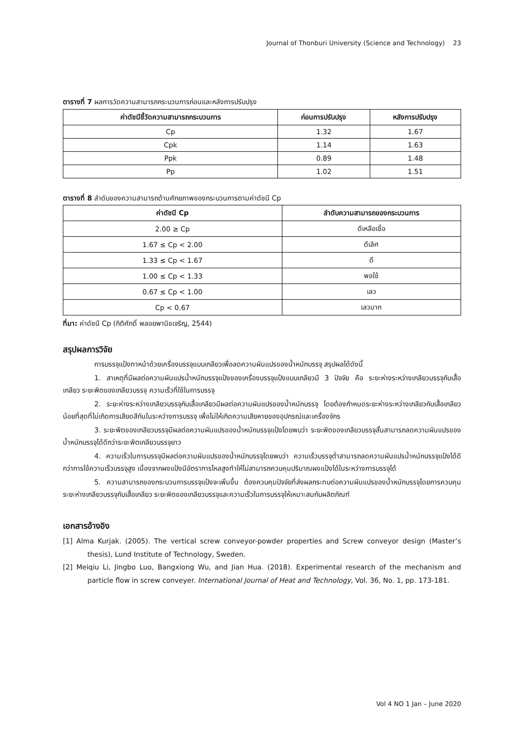Journal of Thonburi University (Science and Technology) 23
ตารางที่ 7 ผลการวัดความสามารถกระบวนการก่อนและหลังการปรับปรุง
| ค่าดัชนีชี้วัดความสามารถกระบวนการ | ก่อนการปรับปรุง | หลังการปรับปรุง |
| --- | --- | --- |
| Cp | 1.32 | 1.67 |
| Cpk | 1.14 | 1.63 |
| Ppk | 0.89 | 1.48 |
| Pp | 1.02 | 1.51 |
ตารางที่ 8 ลำดับของความสามารถด้านศักยภาพของกระบวนการตามค่าดัชนี Cp
| ค่าดัชนี Cp | ลำดับความสามารถของกระบวนการ |
| --- | --- |
| 2.00 ≥ Cp | ดีเหลือเชื่อ |
| 1.67 ≤ Cp < 2.00 | ดีเลิศ |
| 1.33 ≤ Cp < 1.67 | ดี |
| 1.00 ≤ Cp < 1.33 | พอใช้ |
| 0.67 ≤ Cp < 1.00 | เลว |
| Cp < 0.67 | เลวมาก |
ที่มา: ค่าดัชนี Cp (กิติศักดิ์ พลอยพานิชเจริญ, 2544)
สรุปผลการวิจัย
การบรรจุแป้งทาหน้าด้วยเครื่องบรรจุแบบเกลียวเพื่อลดความผันแปรของน้ำหนักบรรจุ สรุปผลได้ดังนี้
1. สาเหตุที่มีผลต่อความผันแปรน้ำหนักบรรจุแป้งของเครื่องบรรจุแป้งแบบเกลียวมี 3 ปัจจัย คือ ระยะห่างระหว่างเกลียวบรรจุกับเสื้อเกลียว ระยะพิตของเกลียวบรรจุ ความเร็วที่ใช้ในการบรรจุ
2. ระยะห่างระหว่างเกลียวบรรจุกับเสื้อเกลียวมีผลต่อความผันแปรของน้ำหนักบรรจุ โดยต้องกำหนดระยะห่างระหว่างเกลียวกับเสื้อเกลียวน้อยที่สุดที่ไม่เกิดการเสียดสีกันในระหว่างการบรรจุ เพื่อไม่ให้เกิดความเสียหายของอุปกรณ์และเครื่องจักร
3. ระยะพิตของเกลียวบรรจุมีผลต่อความผันแปรของน้ำหนักบรรจุแป้งโดยพบว่า ระยะพิตของเกลียวบรรจุสั้นสามารถลดความผันแปรของน้ำหนักบรรจุได้ดีกว่าระยะพิตเกลียวบรรจุยาว
4. ความเร็วในการบรรจุมีผลต่อความผันแปรของน้ำหนักบรรจุโดยพบว่า ความเร็วบรรจุต่ำสามารถลดความผันแปรน้ำหนักบรรจุแป้งได้ดีกว่าการใช้ความเร็วบรรจุสูง เนื่องจากผงแป้งมีอัตราการไหลสูงทำให้ไม่สามารถควบคุมปริมาณผงแป้งได้ในระหว่างการบรรจุได้
5. ความสามารถของกระบวนการบรรจุแป้งจะเพิ่มขึ้น ต้องควบคุมปัจจัยที่ส่งผลกระทบต่อความผันแปรของน้ำหนักบรรจุโดยการควบคุมระยะห่างเกลียวบรรจุกับเสื้อเกลียว ระยะพิตของเกลียวบรรจุและความเร็วในการบรรจุให้เหมาะสมกับผลิตภัณฑ์
เอกสารอ้างอิง
[1] Alma Kurjak. (2005). The vertical screw conveyor-powder properties and Screw conveyor design (Master’s thesis), Lund Institute of Technology, Sweden.
[2] Meiqiu Li, Jingbo Luo, Bangxiong Wu, and Jian Hua. (2018). Experimental research of the mechanism and particle flow in screw conveyer. International Journal of Heat and Technology, Vol. 36, No. 1, pp. 173-181.
Vol 4 NO 1 Jan – June 2020